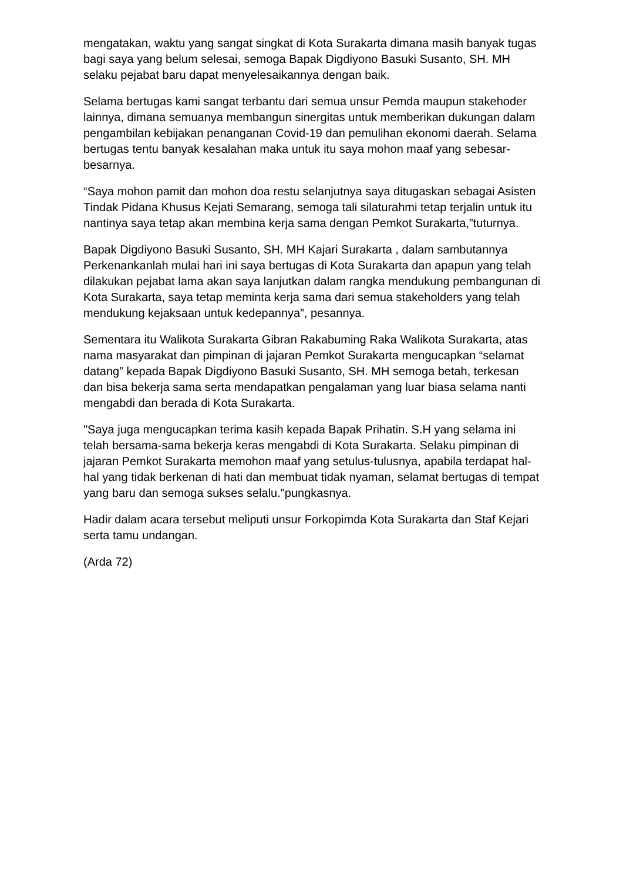mengatakan, waktu yang sangat singkat di Kota Surakarta dimana masih banyak tugas bagi saya yang belum selesai, semoga Bapak Digdiyono Basuki Susanto, SH. MH selaku pejabat baru dapat menyelesaikannya dengan baik.
Selama bertugas kami sangat terbantu dari semua unsur Pemda maupun stakehoder lainnya, dimana semuanya membangun sinergitas untuk memberikan dukungan dalam pengambilan kebijakan penanganan Covid-19 dan pemulihan ekonomi daerah. Selama bertugas tentu banyak kesalahan maka untuk itu saya mohon maaf yang sebesar-besarnya.
“Saya mohon pamit dan mohon doa restu selanjutnya saya ditugaskan sebagai Asisten Tindak Pidana Khusus Kejati Semarang, semoga tali silaturahmi tetap terjalin untuk itu nantinya saya tetap akan membina kerja sama dengan Pemkot Surakarta,”tuturnya.
Bapak Digdiyono Basuki Susanto, SH. MH Kajari Surakarta , dalam sambutannya Perkenankanlah mulai hari ini saya bertugas di Kota Surakarta dan apapun yang telah dilakukan pejabat lama akan saya lanjutkan dalam rangka mendukung pembangunan di Kota Surakarta, saya tetap meminta kerja sama dari semua stakeholders yang telah mendukung kejaksaan untuk kedepannya”, pesannya.
Sementara itu Walikota Surakarta Gibran Rakabuming Raka Walikota Surakarta, atas nama masyarakat dan pimpinan di jajaran Pemkot Surakarta mengucapkan “selamat datang” kepada Bapak Digdiyono Basuki Susanto, SH. MH semoga betah, terkesan dan bisa bekerja sama serta mendapatkan pengalaman yang luar biasa selama nanti mengabdi dan berada di Kota Surakarta.
"Saya juga mengucapkan terima kasih kepada Bapak Prihatin. S.H yang selama ini telah bersama-sama bekerja keras mengabdi di Kota Surakarta. Selaku pimpinan di jajaran Pemkot Surakarta memohon maaf yang setulus-tulusnya, apabila terdapat hal-hal yang tidak berkenan di hati dan membuat tidak nyaman, selamat bertugas di tempat yang baru dan semoga sukses selalu."pungkasnya.
Hadir dalam acara tersebut meliputi unsur Forkopimda Kota Surakarta dan Staf Kejari serta tamu undangan.
(Arda 72)